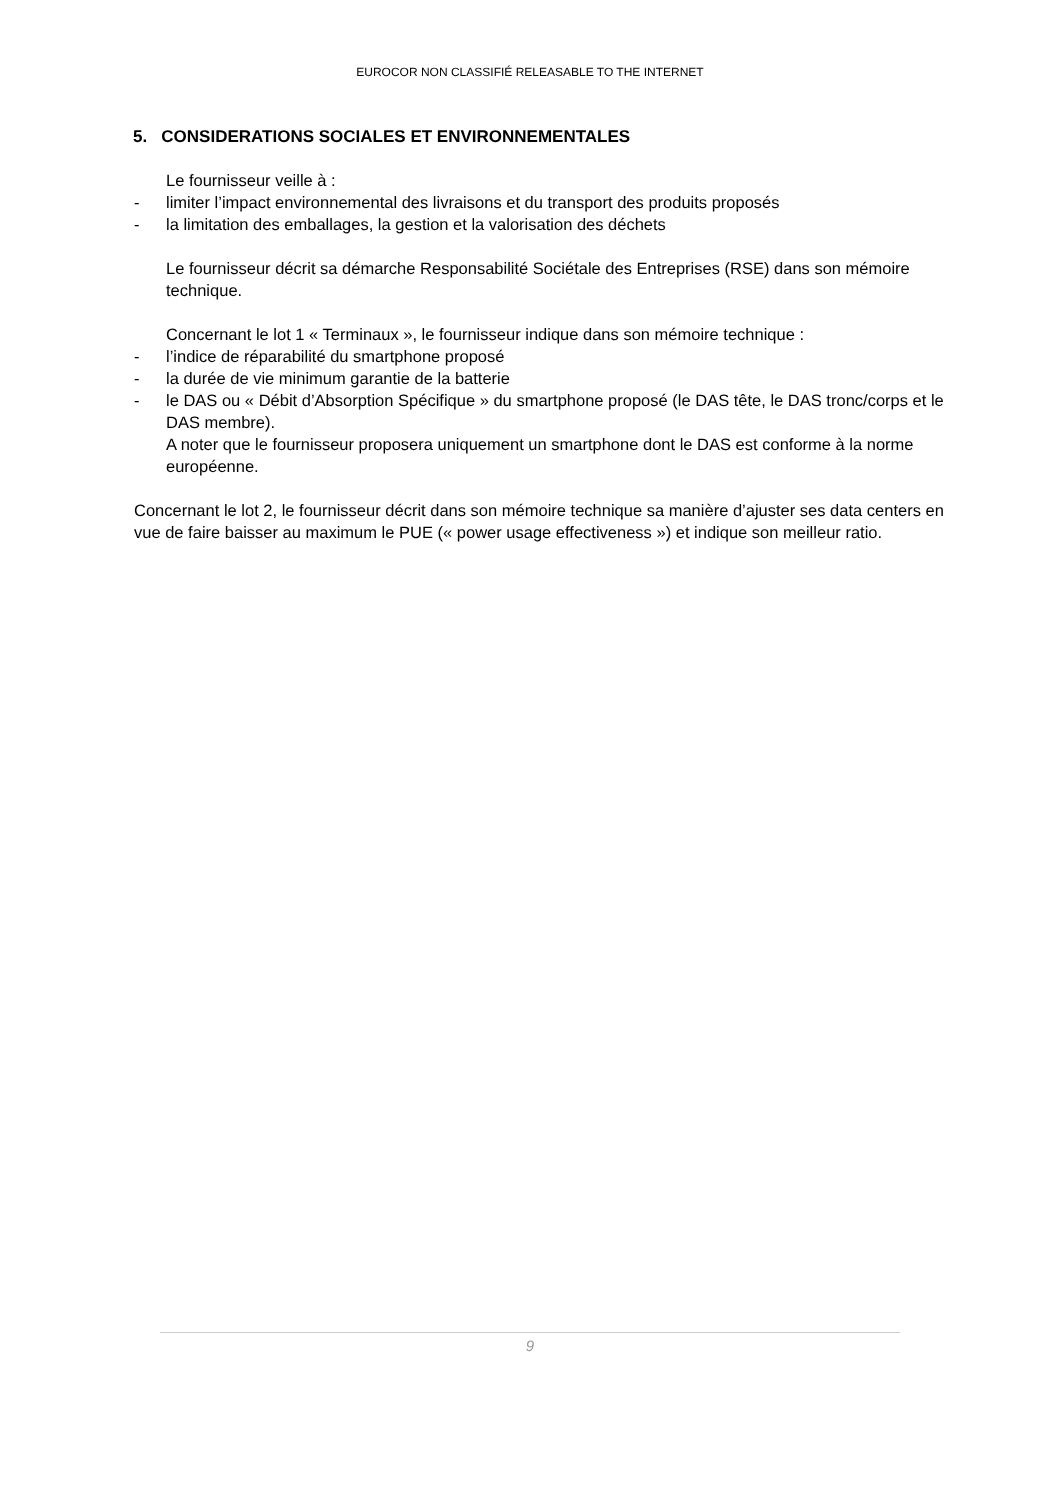EUROCOR NON CLASSIFIÉ RELEASABLE TO THE INTERNET
5. CONSIDERATIONS SOCIALES ET ENVIRONNEMENTALES
Le fournisseur veille à :
- limiter l’impact environnemental des livraisons et du transport des produits proposés
- la limitation des emballages, la gestion et la valorisation des déchets
Le fournisseur décrit sa démarche Responsabilité Sociétale des Entreprises (RSE) dans son mémoire technique.
Concernant le lot 1 « Terminaux », le fournisseur indique dans son mémoire technique :
- l’indice de réparabilité du smartphone proposé
- la durée de vie minimum garantie de la batterie
- le DAS ou « Débit d’Absorption Spécifique » du smartphone proposé (le DAS tête, le DAS tronc/corps et le DAS membre).
A noter que le fournisseur proposera uniquement un smartphone dont le DAS est conforme à la norme européenne.
Concernant le lot 2, le fournisseur décrit dans son mémoire technique sa manière d’ajuster ses data centers en vue de faire baisser au maximum le PUE (« power usage effectiveness ») et indique son meilleur ratio.
9